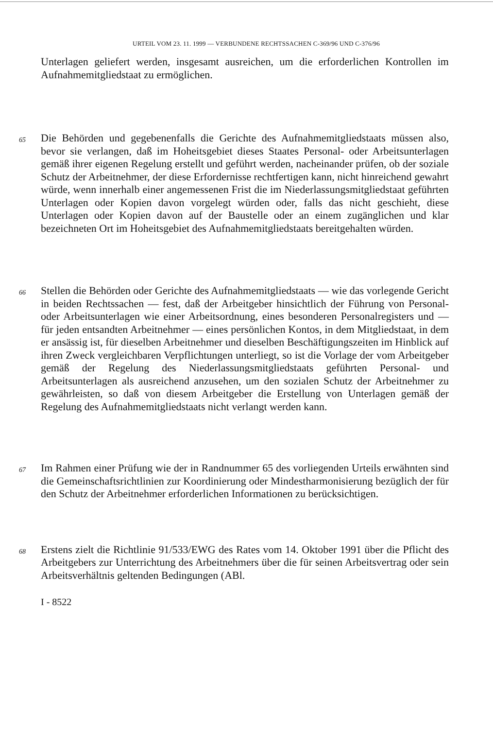URTEIL VOM 23. 11. 1999 — VERBUNDENE RECHTSSACHEN C-369/96 UND C-376/96
Unterlagen geliefert werden, insgesamt ausreichen, um die erforderlichen Kontrollen im Aufnahmemitgliedstaat zu ermöglichen.
65
Die Behörden und gegebenenfalls die Gerichte des Aufnahmemitgliedstaats müssen also, bevor sie verlangen, daß im Hoheitsgebiet dieses Staates Personal- oder Arbeitsunterlagen gemäß ihrer eigenen Regelung erstellt und geführt werden, nacheinander prüfen, ob der soziale Schutz der Arbeitnehmer, der diese Erfordernisse rechtfertigen kann, nicht hinreichend gewahrt würde, wenn innerhalb einer angemessenen Frist die im Niederlassungsmitgliedstaat geführten Unterlagen oder Kopien davon vorgelegt würden oder, falls das nicht geschieht, diese Unterlagen oder Kopien davon auf der Baustelle oder an einem zugänglichen und klar bezeichneten Ort im Hoheitsgebiet des Aufnahmemitgliedstaats bereitgehalten würden.
66
Stellen die Behörden oder Gerichte des Aufnahmemitgliedstaats — wie das vorlegende Gericht in beiden Rechtssachen — fest, daß der Arbeitgeber hinsichtlich der Führung von Personal- oder Arbeitsunterlagen wie einer Arbeitsordnung, eines besonderen Personalregisters und — für jeden entsandten Arbeitnehmer — eines persönlichen Kontos, in dem Mitgliedstaat, in dem er ansässig ist, für dieselben Arbeitnehmer und dieselben Beschäftigungszeiten im Hinblick auf ihren Zweck vergleichbaren Verpflichtungen unterliegt, so ist die Vorlage der vom Arbeitgeber gemäß der Regelung des Niederlassungsmitgliedstaats geführten Personal- und Arbeitsunterlagen als ausreichend anzusehen, um den sozialen Schutz der Arbeitnehmer zu gewährleisten, so daß von diesem Arbeitgeber die Erstellung von Unterlagen gemäß der Regelung des Aufnahmemitgliedstaats nicht verlangt werden kann.
67
Im Rahmen einer Prüfung wie der in Randnummer 65 des vorliegenden Urteils erwähnten sind die Gemeinschaftsrichtlinien zur Koordinierung oder Mindestharmonisierung bezüglich der für den Schutz der Arbeitnehmer erforderlichen Informationen zu berücksichtigen.
68
Erstens zielt die Richtlinie 91/533/EWG des Rates vom 14. Oktober 1991 über die Pflicht des Arbeitgebers zur Unterrichtung des Arbeitnehmers über die für seinen Arbeitsvertrag oder sein Arbeitsverhältnis geltenden Bedingungen (ABl.
I - 8522